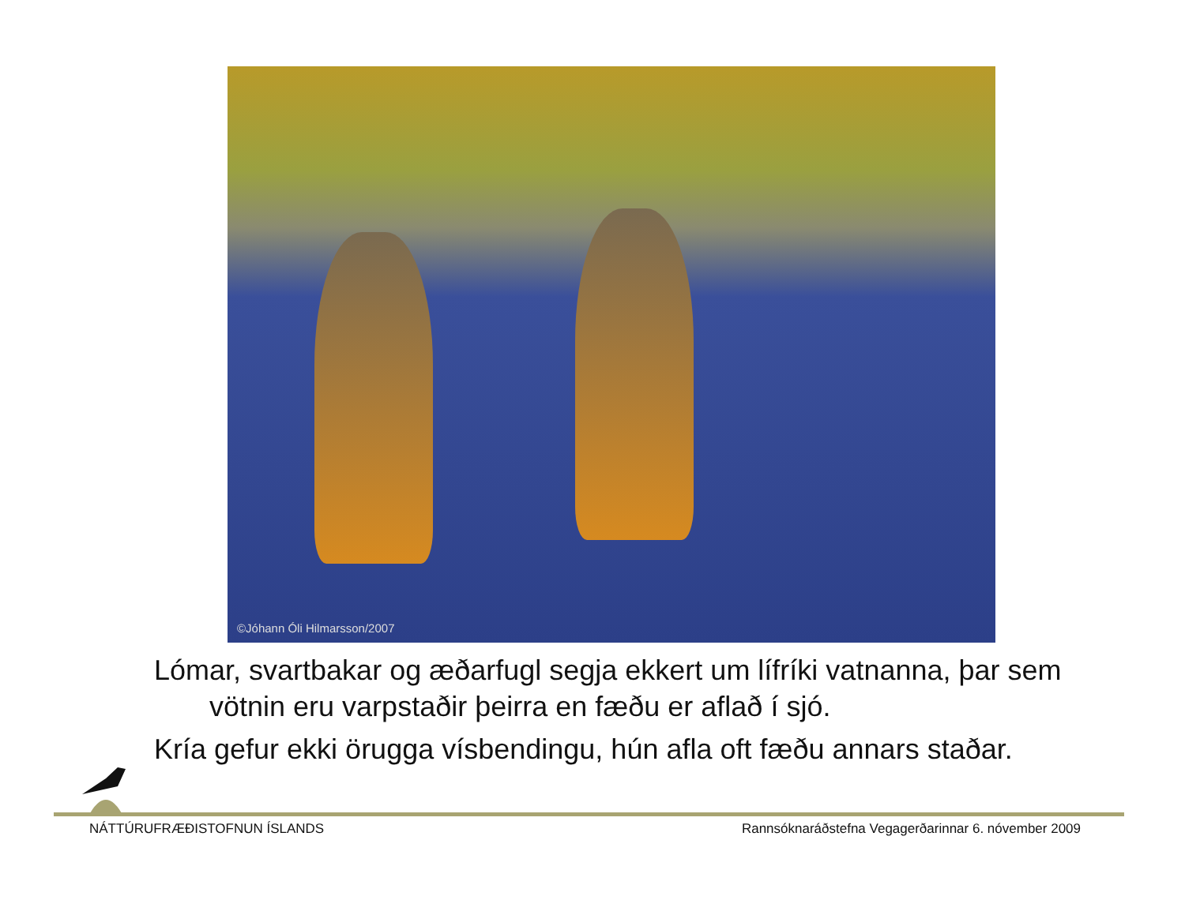©Jóhann Óli Hilmarsson/2007
Lómar, svartbakar og æðarfugl segja ekkert um lífríki vatnanna, þar sem vötnin eru varpstaðir þeirra en fæðu er aflað í sjó.
Kría gefur ekki örugga vísbendingu, hún afla oft fæðu annars staðar.
NÁTTÚRUFRÆÐISTOFNUN ÍSLANDS Rannsóknaráðstefna Vegagerðarinnar 6. nóvember 2009